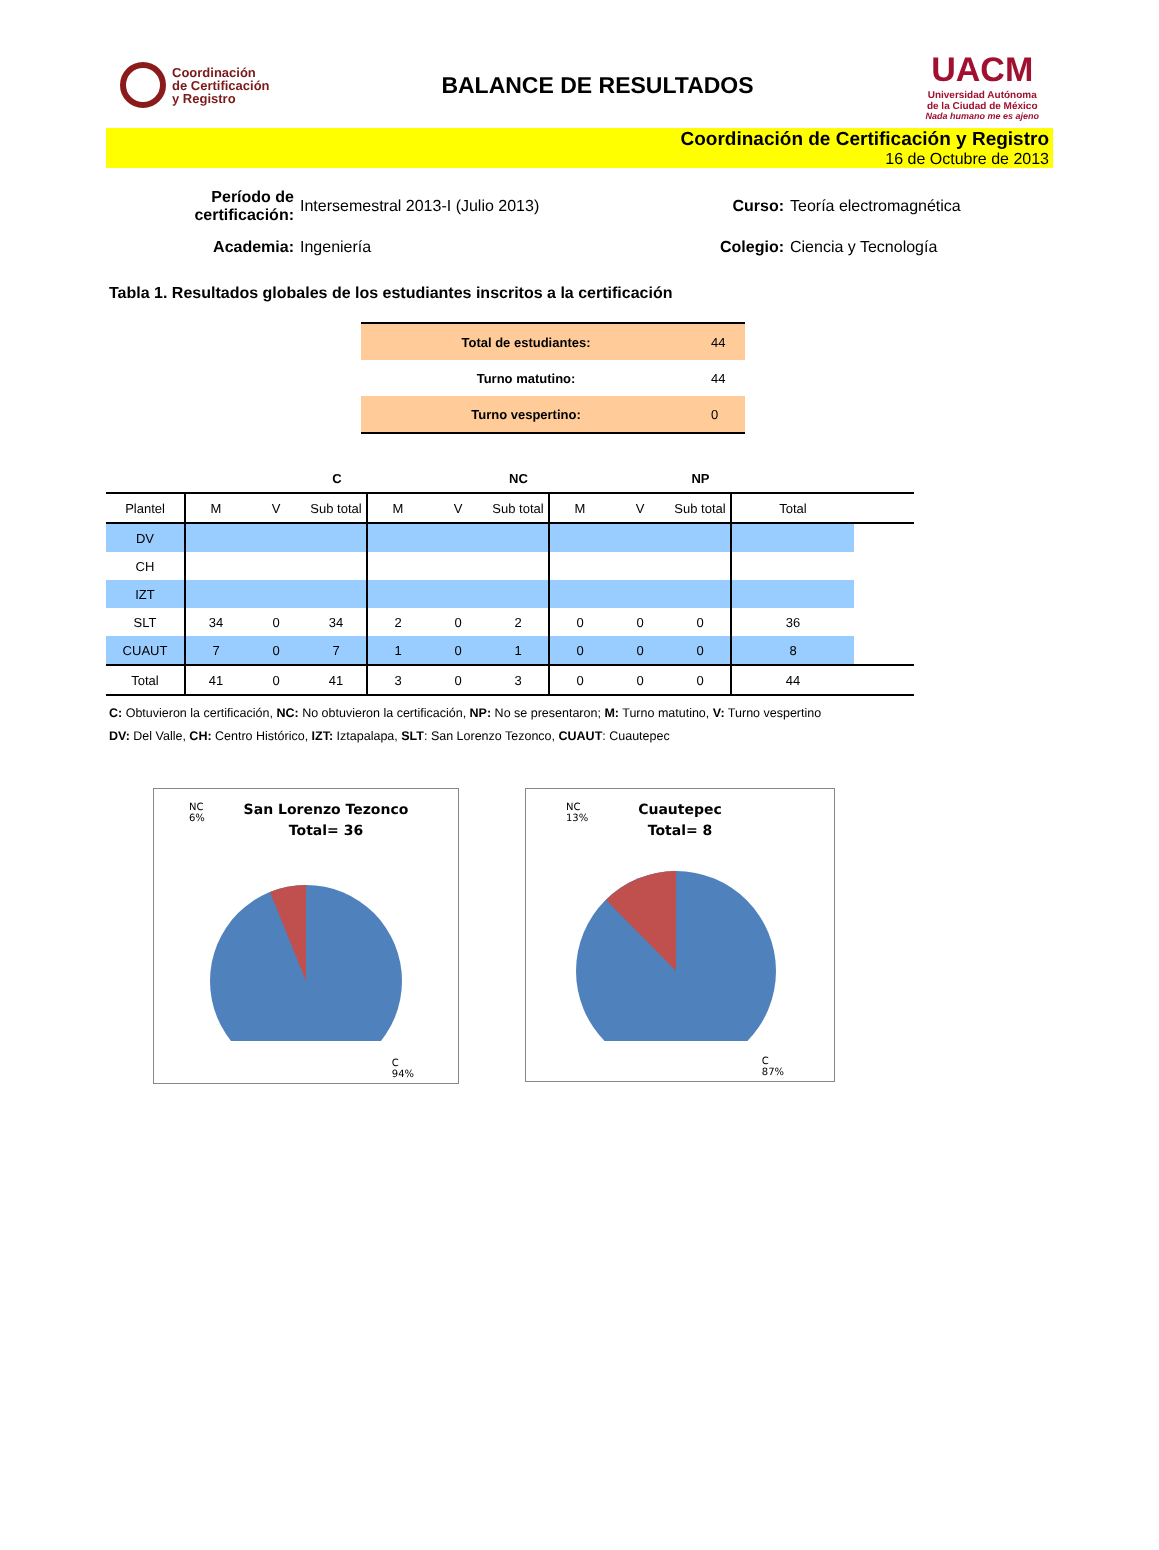Coordinación
de Certificación
y Registro
BALANCE DE RESULTADOS
UACM
Universidad Autónoma
de la Ciudad de México
Nada humano me es ajeno
Coordinación de Certificación y Registro
16 de Octubre de 2013
Período de certificación: Intersemestral 2013-I (Julio 2013) Curso: Teoría electromagnética Academia: Ingeniería Colegio: Ciencia y Tecnología
Tabla 1. Resultados globales de los estudiantes inscritos a la certificación
| Total de estudiantes: | 44 |
| Turno matutino: | 44 |
| Turno vespertino: | 0 |
| | | C | | | | NC | | | NP | | |
| --- | --- | --- | --- | --- | --- | --- | --- | --- | --- | --- | --- |
| Plantel | M | V | Sub total | M | V | Sub total | M | V | Sub total | Total | |
| DV | | | | | | | | | | | |
| CH | | | | | | | | | | | |
| IZT | | | | | | | | | | | |
| SLT | 34 | 0 | 34 | 2 | 0 | 2 | 0 | 0 | 0 | 36 | |
| CUAUT | 7 | 0 | 7 | 1 | 0 | 1 | 0 | 0 | 0 | 8 | |
| Total | 41 | 0 | 41 | 3 | 0 | 3 | 0 | 0 | 0 | 44 | |
C: Obtuvieron la certificación, NC: No obtuvieron la certificación, NP: No se presentaron; M: Turno matutino, V: Turno vespertino
DV: Del Valle, CH: Centro Histórico, IZT: Iztapalapa, SLT: San Lorenzo Tezonco, CUAUT: Cuautepec
NC
6%
San Lorenzo Tezonco
Total= 36
C
94%
NC
13%
Cuautepec
Total= 8
C
87%